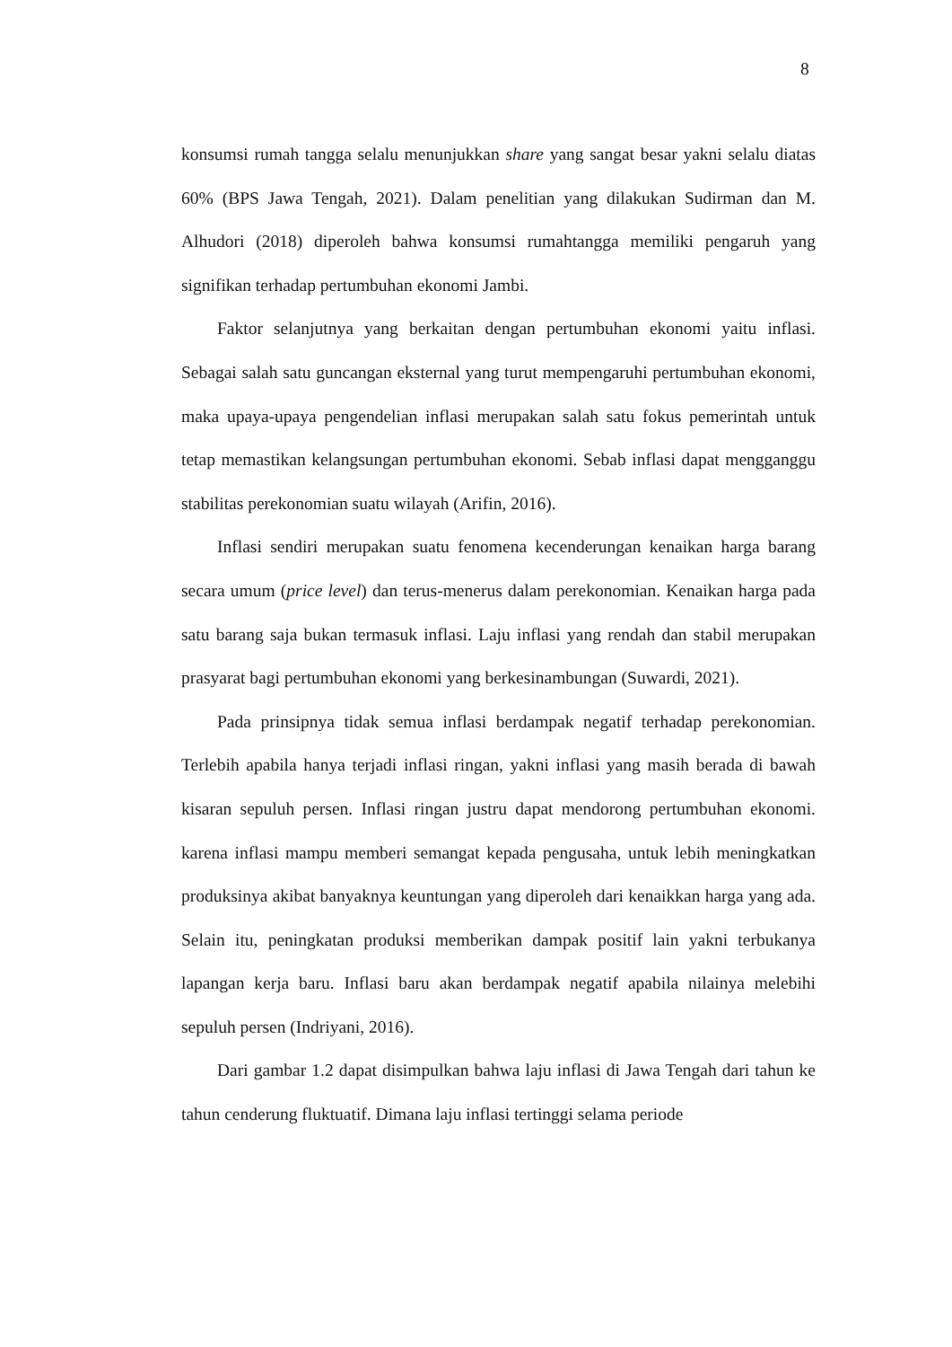8
konsumsi rumah tangga selalu menunjukkan share yang sangat besar yakni selalu diatas 60% (BPS Jawa Tengah, 2021). Dalam penelitian yang dilakukan Sudirman dan M. Alhudori (2018) diperoleh bahwa konsumsi rumahtangga memiliki pengaruh yang signifikan terhadap pertumbuhan ekonomi Jambi.
Faktor selanjutnya yang berkaitan dengan pertumbuhan ekonomi yaitu inflasi. Sebagai salah satu guncangan eksternal yang turut mempengaruhi pertumbuhan ekonomi, maka upaya-upaya pengendelian inflasi merupakan salah satu fokus pemerintah untuk tetap memastikan kelangsungan pertumbuhan ekonomi. Sebab inflasi dapat mengganggu stabilitas perekonomian suatu wilayah (Arifin, 2016).
Inflasi sendiri merupakan suatu fenomena kecenderungan kenaikan harga barang secara umum (price level) dan terus-menerus dalam perekonomian. Kenaikan harga pada satu barang saja bukan termasuk inflasi. Laju inflasi yang rendah dan stabil merupakan prasyarat bagi pertumbuhan ekonomi yang berkesinambungan (Suwardi, 2021).
Pada prinsipnya tidak semua inflasi berdampak negatif terhadap perekonomian. Terlebih apabila hanya terjadi inflasi ringan, yakni inflasi yang masih berada di bawah kisaran sepuluh persen. Inflasi ringan justru dapat mendorong pertumbuhan ekonomi. karena inflasi mampu memberi semangat kepada pengusaha, untuk lebih meningkatkan produksinya akibat banyaknya keuntungan yang diperoleh dari kenaikkan harga yang ada. Selain itu, peningkatan produksi memberikan dampak positif lain yakni terbukanya lapangan kerja baru. Inflasi baru akan berdampak negatif apabila nilainya melebihi sepuluh persen (Indriyani, 2016).
Dari gambar 1.2 dapat disimpulkan bahwa laju inflasi di Jawa Tengah dari tahun ke tahun cenderung fluktuatif. Dimana laju inflasi tertinggi selama periode